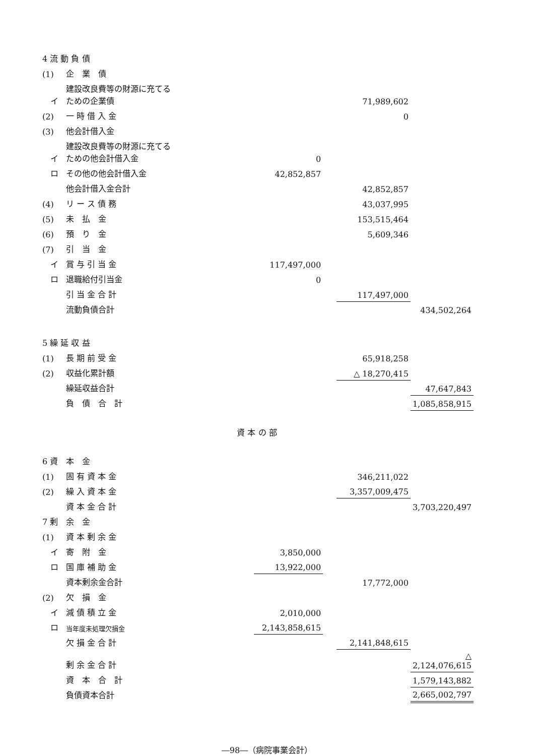| 4 流 動 負 債 | | | | | | | |
| (1) | 企 業 債 | | | | | | |
| イ | 建設改良費等の財源に充てるための企業債 | | | | | 71,989,602 | |
| (2) | 一 時 借 入 金 | | | | | 0 | |
| (3) | 他会計借入金 | | | | | | |
| イ | 建設改良費等の財源に充てるための他会計借入金 | | | 0 | | | |
| ロ | その他の他会計借入金 | | | 42,852,857 | | | |
| | 他会計借入金合計 | | | | | 42,852,857 | |
| (4) | リ ー ス 債 務 | | | | | 43,037,995 | |
| (5) | 未 払 金 | | | | | 153,515,464 | |
| (6) | 預 り 金 | | | | | 5,609,346 | |
| (7) | 引 当 金 | | | | | | |
| イ | 賞 与 引 当 金 | | | 117,497,000 | | | |
| ロ | 退職給付引当金 | | | 0 | | | |
| | 引 当 金 合 計 | | | | | 117,497,000 | |
| | 流動負債合計 | | | | | | 434,502,264 |
| 5 繰 延 収 益 | | | | | | | |
| (1) | 長 期 前 受 金 | | | | | 65,918,258 | |
| (2) | 収益化累計額 | | | | | △ 18,270,415 | |
| | 繰延収益合計 | | | | | | 47,647,843 |
| | 負 債 合 計 | | | | | | 1,085,858,915 |
| 資 本 の 部 | | | | | | | |
| 6 資 本 金 | | | | | | | |
| (1) | 固 有 資 本 金 | | | | | 346,211,022 | |
| (2) | 繰 入 資 本 金 | | | | | 3,357,009,475 | |
| | 資 本 金 合 計 | | | | | | 3,703,220,497 |
| 7 剰 余 金 | | | | | | | |
| (1) | 資 本 剰 余 金 | | | | | | |
| イ | 寄 附 金 | | | 3,850,000 | | | |
| ロ | 国 庫 補 助 金 | | | 13,922,000 | | | |
| | 資本剰余金合計 | | | | | 17,772,000 | |
| (2) | 欠 損 金 | | | | | | |
| イ | 減 債 積 立 金 | | | 2,010,000 | | | |
| ロ | 当年度未処理欠損金 | | | 2,143,858,615 | | | |
| | 欠 損 金 合 計 | | | | | 2,141,848,615 | |
| | 剰 余 金 合 計 | | | | | | △ 2,124,076,615 |
| | 資 本 合 計 | | | | | | 1,579,143,882 |
| | 負債資本合計 | | | | | | 2,665,002,797 |
―98―（病院事業会計）